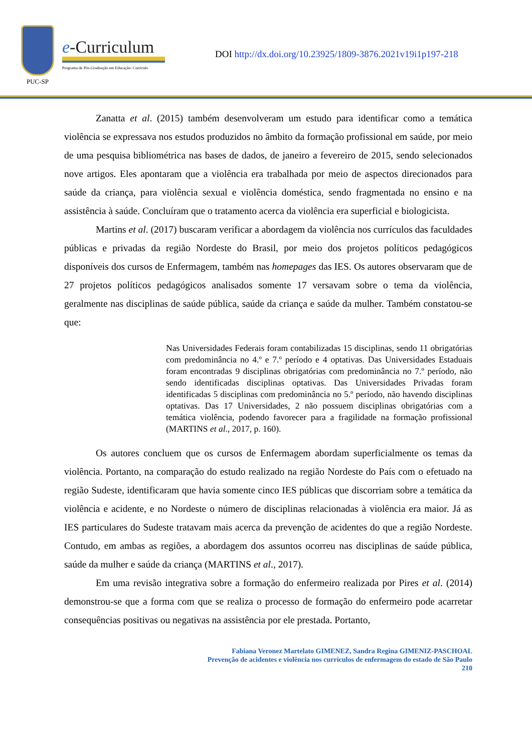PUC-SP
e-Curriculum
Programa de Pós-Graduação em Educação: Currículo
DOI http://dx.doi.org/10.23925/1809-3876.2021v19i1p197-218
Zanatta et al. (2015) também desenvolveram um estudo para identificar como a temática violência se expressava nos estudos produzidos no âmbito da formação profissional em saúde, por meio de uma pesquisa bibliométrica nas bases de dados, de janeiro a fevereiro de 2015, sendo selecionados nove artigos. Eles apontaram que a violência era trabalhada por meio de aspectos direcionados para saúde da criança, para violência sexual e violência doméstica, sendo fragmentada no ensino e na assistência à saúde. Concluíram que o tratamento acerca da violência era superficial e biologicista.
Martins et al. (2017) buscaram verificar a abordagem da violência nos currículos das faculdades públicas e privadas da região Nordeste do Brasil, por meio dos projetos políticos pedagógicos disponíveis dos cursos de Enfermagem, também nas homepages das IES. Os autores observaram que de 27 projetos políticos pedagógicos analisados somente 17 versavam sobre o tema da violência, geralmente nas disciplinas de saúde pública, saúde da criança e saúde da mulher. Também constatou-se que:
Nas Universidades Federais foram contabilizadas 15 disciplinas, sendo 11 obrigatórias com predominância no 4.º e 7.º período e 4 optativas. Das Universidades Estaduais foram encontradas 9 disciplinas obrigatórias com predominância no 7.º período, não sendo identificadas disciplinas optativas. Das Universidades Privadas foram identificadas 5 disciplinas com predominância no 5.º período, não havendo disciplinas optativas. Das 17 Universidades, 2 não possuem disciplinas obrigatórias com a temática violência, podendo favorecer para a fragilidade na formação profissional (MARTINS et al., 2017, p. 160).
Os autores concluem que os cursos de Enfermagem abordam superficialmente os temas da violência. Portanto, na comparação do estudo realizado na região Nordeste do País com o efetuado na região Sudeste, identificaram que havia somente cinco IES públicas que discorriam sobre a temática da violência e acidente, e no Nordeste o número de disciplinas relacionadas à violência era maior. Já as IES particulares do Sudeste tratavam mais acerca da prevenção de acidentes do que a região Nordeste. Contudo, em ambas as regiões, a abordagem dos assuntos ocorreu nas disciplinas de saúde pública, saúde da mulher e saúde da criança (MARTINS et al., 2017).
Em uma revisão integrativa sobre a formação do enfermeiro realizada por Pires et al. (2014) demonstrou-se que a forma com que se realiza o processo de formação do enfermeiro pode acarretar consequências positivas ou negativas na assistência por ele prestada. Portanto,
Fabiana Veronez Martelato GIMENEZ, Sandra Regina GIMENIZ-PASCHOAL
Prevenção de acidentes e violência nos currículos de enfermagem do estado de São Paulo
210